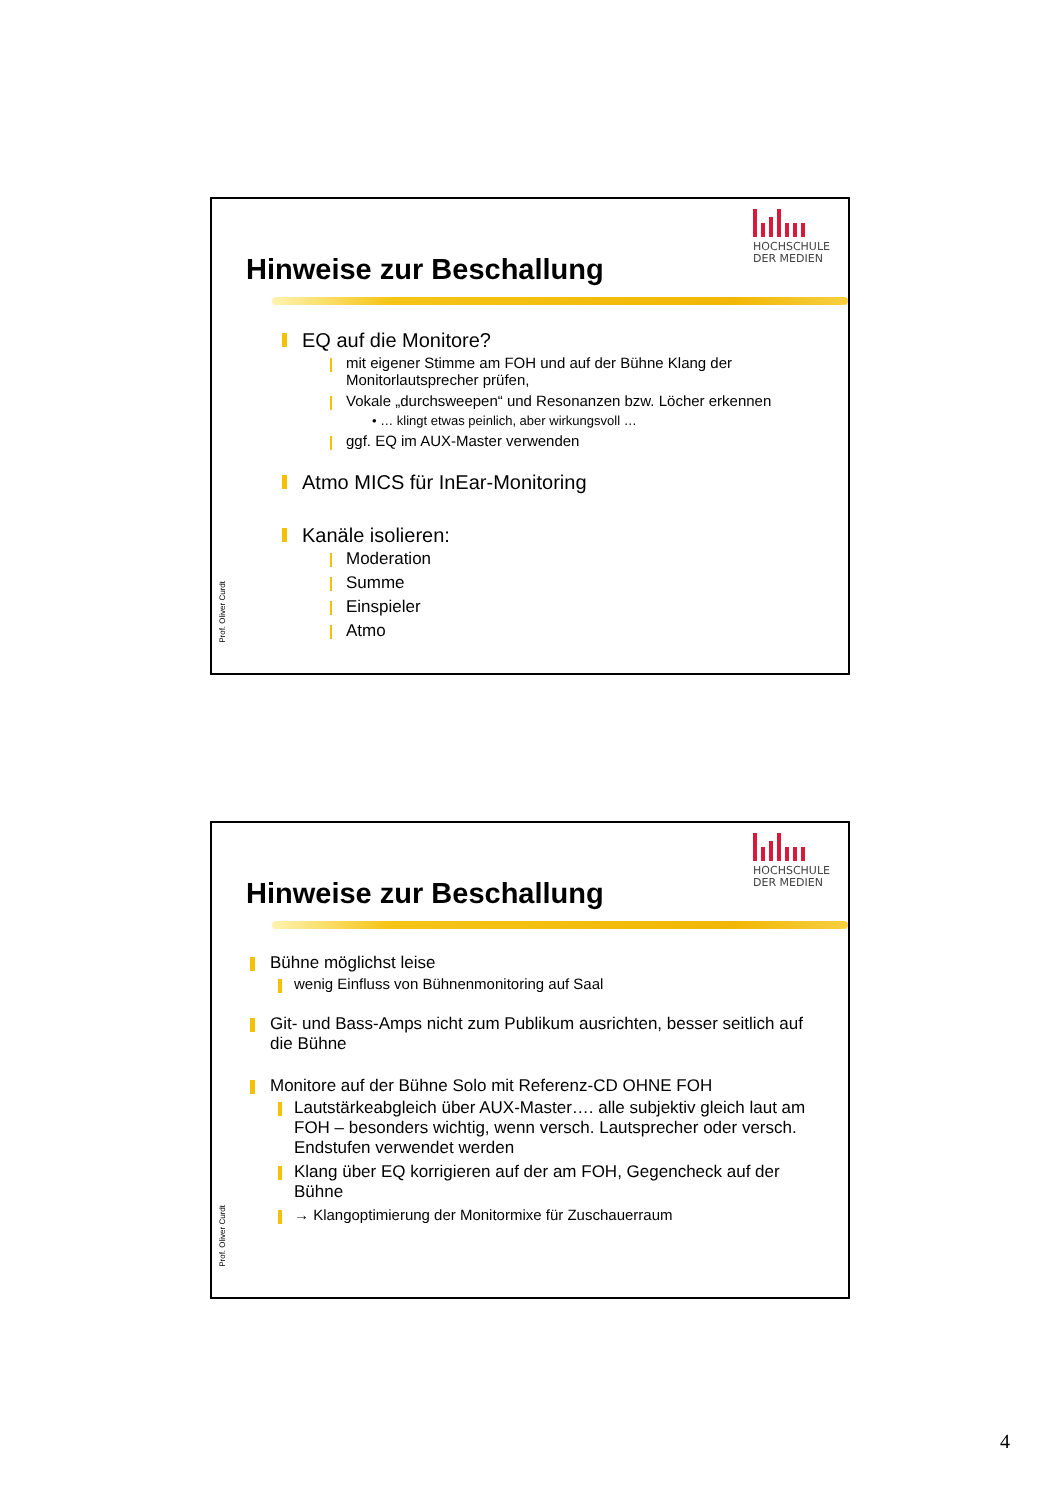HOCHSCHULE
DER MEDIEN
Hinweise zur Beschallung
Prof. Oliver Curdt
EQ auf die Monitore?
mit eigener Stimme am FOH und auf der Bühne Klang der Monitorlautsprecher prüfen,
Vokale „durchsweepen“ und Resonanzen bzw. Löcher erkennen
• … klingt etwas peinlich, aber wirkungsvoll …
ggf. EQ im AUX-Master verwenden
Atmo MICS für InEar-Monitoring
Kanäle isolieren:
Moderation
Summe
Einspieler
Atmo
HOCHSCHULE
DER MEDIEN
Hinweise zur Beschallung
Prof. Oliver Curdt
Bühne möglichst leise
wenig Einfluss von Bühnenmonitoring auf Saal
Git- und Bass-Amps nicht zum Publikum ausrichten, besser seitlich auf die Bühne
Monitore auf der Bühne Solo mit Referenz-CD OHNE FOH
Lautstärkeabgleich über AUX-Master…. alle subjektiv gleich laut am FOH – besonders wichtig, wenn versch. Lautsprecher oder versch. Endstufen verwendet werden
Klang über EQ korrigieren auf der am FOH, Gegencheck auf der Bühne
→ Klangoptimierung der Monitormixe für Zuschauerraum
4